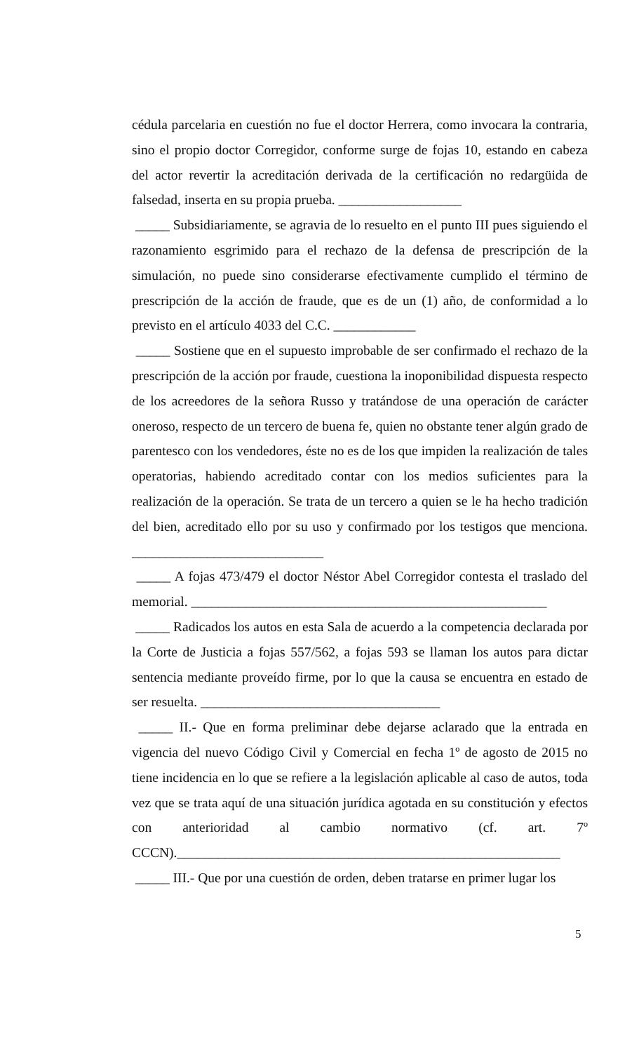cédula parcelaria en cuestión no fue el doctor Herrera, como invocara la contraria, sino el propio doctor Corregidor, conforme surge de fojas 10, estando en cabeza del actor revertir la acreditación derivada de la certificación no redargüida de falsedad, inserta en su propia prueba. __________________
_____ Subsidiariamente, se agravia de lo resuelto en el punto III pues siguiendo el razonamiento esgrimido para el rechazo de la defensa de prescripción de la simulación, no puede sino considerarse efectivamente cumplido el término de prescripción de la acción de fraude, que es de un (1) año, de conformidad a lo previsto en el artículo 4033 del C.C. ____________
_____ Sostiene que en el supuesto improbable de ser confirmado el rechazo de la prescripción de la acción por fraude, cuestiona la inoponibilidad dispuesta respecto de los acreedores de la señora Russo y tratándose de una operación de carácter oneroso, respecto de un tercero de buena fe, quien no obstante tener algún grado de parentesco con los vendedores, éste no es de los que impiden la realización de tales operatorias, habiendo acreditado contar con los medios suficientes para la realización de la operación. Se trata de un tercero a quien se le ha hecho tradición del bien, acreditado ello por su uso y confirmado por los testigos que menciona. ____________________________
_____ A fojas 473/479 el doctor Néstor Abel Corregidor contesta el traslado del memorial. ____________________________________________________
_____ Radicados los autos en esta Sala de acuerdo a la competencia declarada por la Corte de Justicia a fojas 557/562, a fojas 593 se llaman los autos para dictar sentencia mediante proveído firme, por lo que la causa se encuentra en estado de ser resuelta. ___________________________________
_____ II.- Que en forma preliminar debe dejarse aclarado que la entrada en vigencia del nuevo Código Civil y Comercial en fecha 1º de agosto de 2015 no tiene incidencia en lo que se refiere a la legislación aplicable al caso de autos, toda vez que se trata aquí de una situación jurídica agotada en su constitución y efectos con anterioridad al cambio normativo (cf. art. 7º CCCN).________________________________________________________
_____ III.- Que por una cuestión de orden, deben tratarse en primer lugar los
5